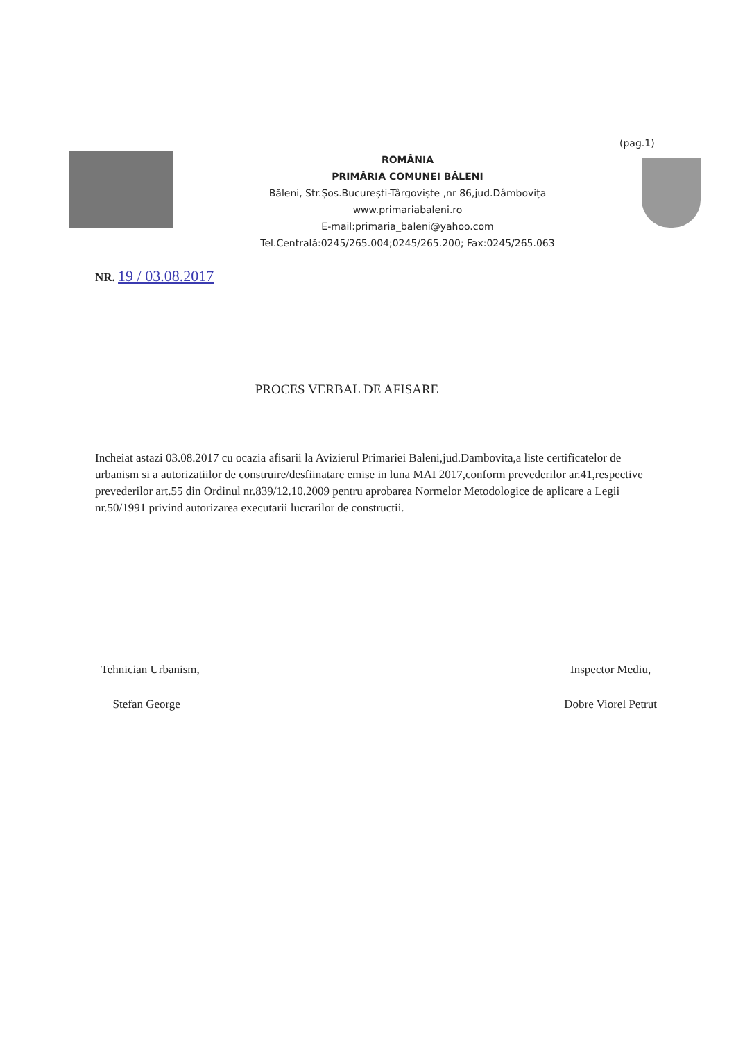(pag.1)
ROMÂNIA
PRIMĂRIA COMUNEI BĂLENI
Băleni, Str.Șos.București-Târgoviște ,nr 86,jud.Dâmbovița
www.primariabaleni.ro
E-mail:primaria_baleni@yahoo.com
Tel.Centrală:0245/265.004;0245/265.200; Fax:0245/265.063
NR. 19 / 03.08.2017
PROCES VERBAL DE AFISARE
Incheiat astazi 03.08.2017 cu ocazia afisarii la Avizierul Primariei Baleni,jud.Dambovita,a liste certificatelor de urbanism si a autorizatiilor de construire/desfiinatare emise in luna MAI 2017,conform prevederilor ar.41,respective prevederilor art.55 din Ordinul nr.839/12.10.2009 pentru aprobarea Normelor Metodologice de aplicare a Legii nr.50/1991 privind autorizarea executarii lucrarilor de constructii.
Tehnician Urbanism,
Stefan George
Inspector Mediu,
Dobre Viorel Petrut